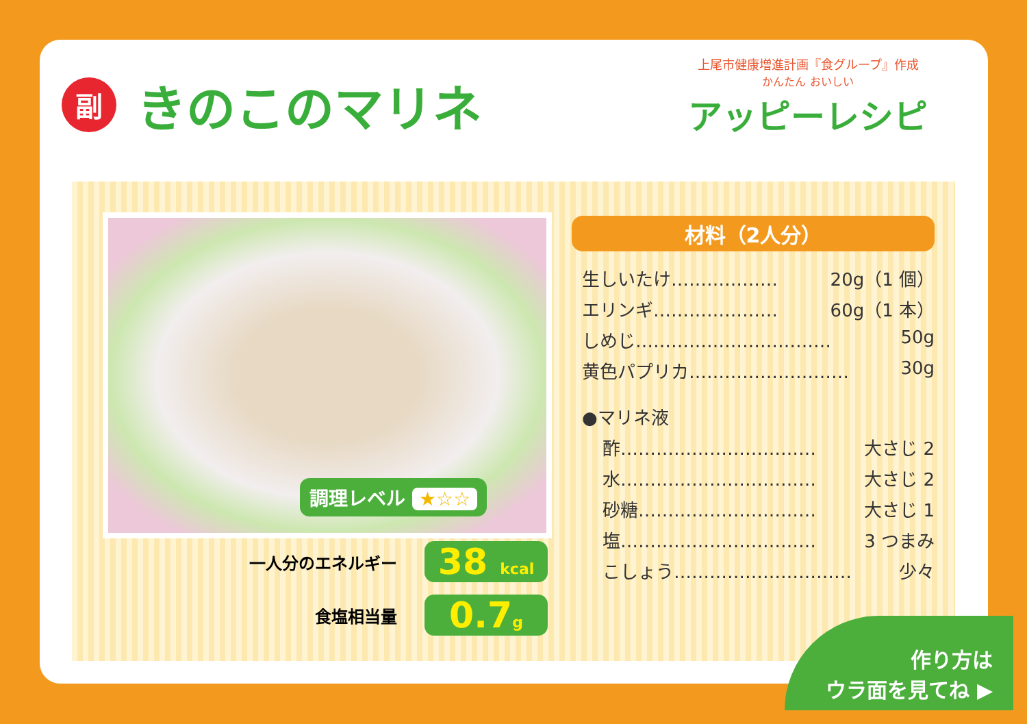副
きのこのマリネ
上尾市健康増進計画『食グループ』作成
かんたん おいしい
アッピーレシピ
調理レベル ★☆☆
一人分のエネルギー 38 kcal
食塩相当量 0.7g
材料（2人分）
生しいたけ……………… 20g（1 個）
エリンギ………………… 60g（1 本）
しめじ…………………………… 50g
黄色パプリカ……………………… 30g
●マリネ液
酢…………………………… 大さじ 2
水…………………………… 大さじ 2
砂糖………………………… 大さじ 1
塩…………………………… 3 つまみ
こしょう………………………… 少々
作り方は
ウラ面を見てね ▶